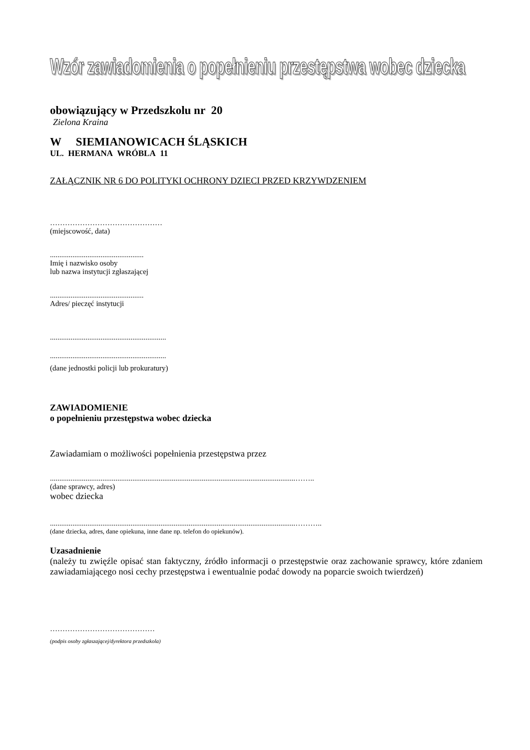Wzór zawiadomienia o popełnieniu przestępstwa wobec dziecka
obowiązujący w Przedszkolu nr 20
Zielona Kraina
W SIEMIANOWICACH ŚLĄSKICH
UL. HERMANA WRÓBLA 11
ZAŁĄCZNIK NR 6 DO POLITYKI OCHRONY DZIECI PRZED KRZYWDZENIEM
………………………………………
(miejscowość, data)
..................................................
Imię i nazwisko osoby
lub nazwa instytucji zgłaszającej
..................................................
Adres/ pieczęć instytucji
..............................................................
..............................................................
(dane jednostki policji lub prokuratury)
ZAWIADOMIENIE
o popełnieniu przestępstwa wobec dziecka
Zawiadamiam o możliwości popełnienia przestępstwa przez
...................................................................................................................................……..
(dane sprawcy, adres)
wobec dziecka
...................................................................................................................................………..
(dane dziecka, adres, dane opiekuna, inne dane np. telefon do opiekunów).
Uzasadnienie
(należy tu zwięźle opisać stan faktyczny, źródło informacji o przestępstwie oraz zachowanie sprawcy, które zdaniem zawiadamiającego nosi cechy przestępstwa i ewentualnie podać dowody na poparcie swoich twierdzeń)
……………………………………
(podpis osoby zgłaszającej/dyrektora przedszkola)